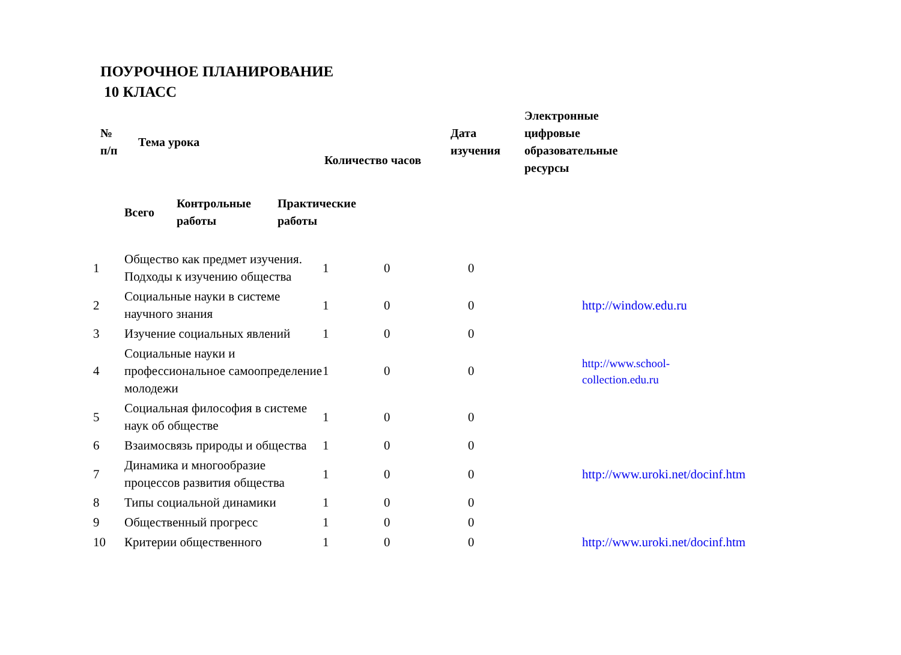ПОУРОЧНОЕ ПЛАНИРОВАНИЕ
10 КЛАСС
| № п/п | Тема урока | Количество часов | Дата изучения | Электронные цифровые образовательные ресурсы |
| --- | --- | --- | --- | --- |
| Всего | Контрольные работы | Практические работы |
| --- | --- | --- |
| 1 | Общество как предмет изучения. Подходы к изучению общества | 1 | 0 | 0 | |
| 2 | Социальные науки в системе научного знания | 1 | 0 | 0 | http://window.edu.ru |
| 3 | Изучение социальных явлений | 1 | 0 | 0 | |
| 4 | Социальные науки и профессиональное самоопределение молодежи | 1 | 0 | 0 | http://www.school- collection.edu.ru |
| 5 | Социальная философия в системе наук об обществе | 1 | 0 | 0 | |
| 6 | Взаимосвязь природы и общества | 1 | 0 | 0 | |
| 7 | Динамика и многообразие процессов развития общества | 1 | 0 | 0 | http://www.uroki.net/docinf.htm |
| 8 | Типы социальной динамики | 1 | 0 | 0 | |
| 9 | Общественный прогресс | 1 | 0 | 0 | |
| 10 | Критерии общественного | 1 | 0 | 0 | http://www.uroki.net/docinf.htm |